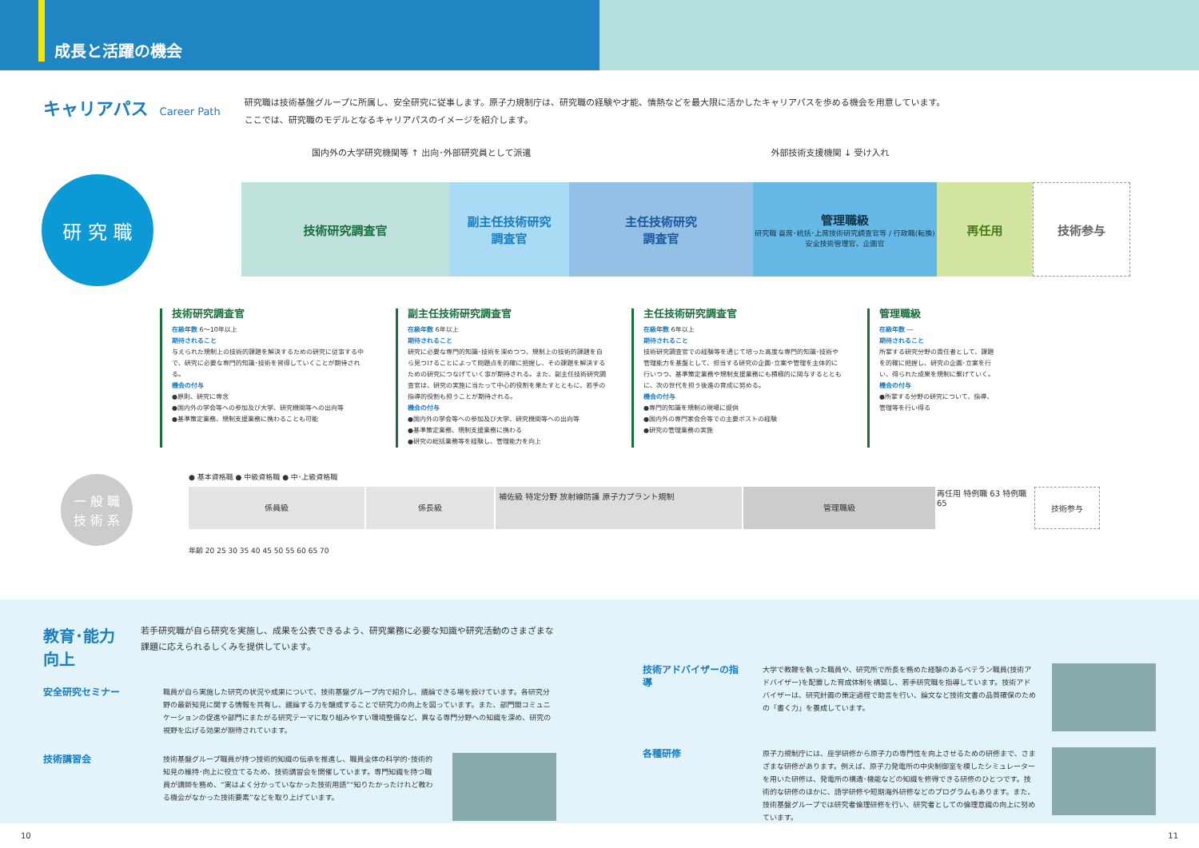成長と活躍の機会
キャリアパス Career Path
研究職は技術基盤グループに所属し、安全研究に従事します。原子力規制庁は、研究職の経験や才能、情熱などを最大限に活かしたキャリアパスを歩める機会を用意しています。
ここでは、研究職のモデルとなるキャリアパスのイメージを紹介します。
国内外の大学研究機関等 ↑ 出向･外部研究員として派遣 外部技術支援機関 ↓ 受け入れ
研 究 職
技術研究調査官 副主任技術研究
調査官
主任技術研究
調査官
管理職級
研究職 首席･統括･上席技術研究調査官等 / 行政職(転換) 安全技術管理官、企画官
再任用 技術参与
技術研究調査官
在級年数 6〜10年以上
期待されること
与えられた規制上の技術的課題を解決するための研究に従事する中で、研究に必要な専門的知識･技術を習得していくことが期待される。
機会の付与
●原則、研究に専念
●国内外の学会等への参加及び大学、研究機関等への出向等
●基準策定業務、規制支援業務に携わることも可能
副主任技術研究調査官
在級年数 6年以上
期待されること
研究に必要な専門的知識･技術を深めつつ、規制上の技術的課題を自ら見つけることによって問題点を的確に把握し、その課題を解決するための研究につなげていく事が期待される。また、副主任技術研究調査官は、研究の実施に当たって中心的役割を果たすとともに、若手の指導的役割も担うことが期待される。
機会の付与
●国内外の学会等への参加及び大学、研究機関等への出向等
●基準策定業務、規制支援業務に携わる
●研究の総括業務等を経験し、管理能力を向上
主任技術研究調査官
在級年数 6年以上
期待されること
技術研究調査官での経験等を通じて培った高度な専門的知識･技術や管理能力を基盤として、担当する研究の企画･立案や管理を主体的に行いつつ、基準策定業務や規制支援業務にも積極的に関与するとともに、次の世代を担う後進の育成に努める。
機会の付与
●専門的知識を規制の現場に提供
●国内外の専門家会合等での主要ポストの経験
●研究の管理業務の実施
管理職級
在級年数 ―
期待されること
所掌する研究分野の責任者として、課題を的確に把握し、研究の企画･立案を行い、得られた成果を規制に繋げていく。
機会の付与
●所掌する分野の研究について、指導、管理等を行い得る
一 般 職
技 術 系
● 基本資格職 ● 中級資格職 ● 中･上級資格職
係員級 係長級 補佐級 特定分野 放射線防護 原子力プラント規制 管理職級 再任用 特例職 63 特例職 65 技術参与
年齢 20 25 30 35 40 45 50 55 60 65 70
教育･能力向上
若手研究職が自ら研究を実施し、成果を公表できるよう、研究業務に必要な知識や研究活動のさまざまな課題に応えられるしくみを提供しています。
安全研究セミナー
職員が自ら実施した研究の状況や成果について、技術基盤グループ内で紹介し、議論できる場を設けています。各研究分野の最新知見に関する情報を共有し、議論する力を醸成することで研究力の向上を図っています。また、部門間コミュニケーションの促進や部門にまたがる研究テーマに取り組みやすい環境整備など、異なる専門分野への知識を深め、研究の視野を広げる効果が期待されています。
技術講習会
技術基盤グループ職員が持つ技術的知識の伝承を推進し、職員全体の科学的･技術的知見の維持･向上に役立てるため、技術講習会を開催しています。専門知識を持つ職員が講師を務め、“実はよく分かっていなかった技術用語”“知りたかったけれど教わる機会がなかった技術要素”などを取り上げています。
技術アドバイザーの指導
大学で教鞭を執った職員や、研究所で所長を務めた経験のあるベテラン職員(技術アドバイザー)を配置した育成体制を構築し、若手研究職を指導しています。技術アドバイザーは、研究計画の策定過程で助言を行い、論文など技術文書の品質確保のための「書く力」を養成しています。
各種研修
原子力規制庁には、座学研修から原子力の専門性を向上させるための研修まで、さまざまな研修があります。例えば、原子力発電所の中央制御室を模したシミュレーターを用いた研修は、発電所の構造･機能などの知識を修得できる研修のひとつです。技術的な研修のほかに、語学研修や短期海外研修などのプログラムもあります。また、技術基盤グループでは研究者倫理研修を行い、研究者としての倫理意識の向上に努めています。
10 11